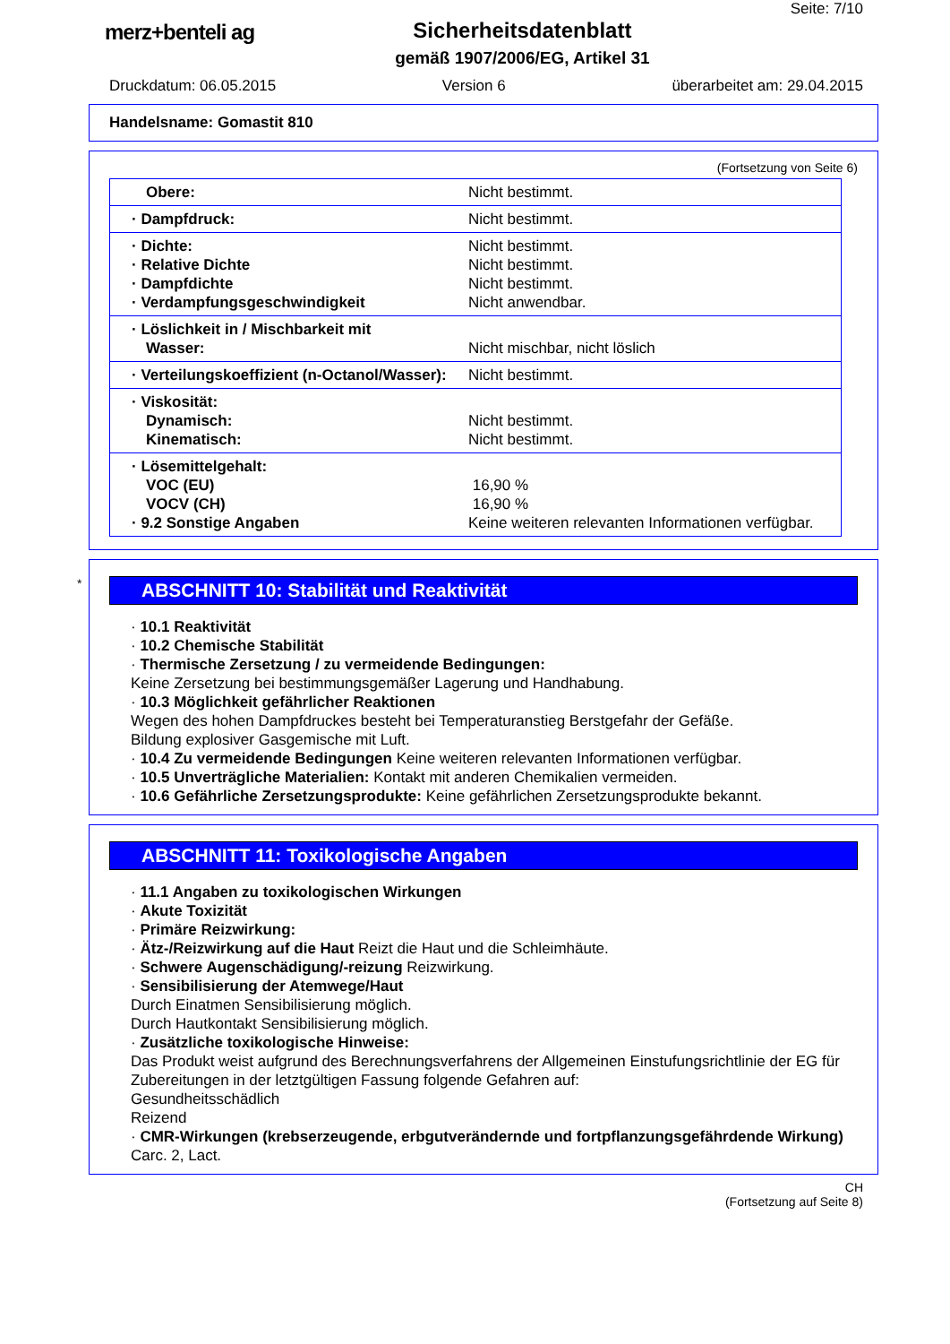merz+benteli ag Sicherheitsdatenblatt
gemäß 1907/2006/EG, Artikel 31
Seite: 7/10
Druckdatum: 06.05.2015 Version 6 überarbeitet am: 29.04.2015
Handelsname: Gomastit 810
(Fortsetzung von Seite 6)
| Obere: | Nicht bestimmt. |
| · Dampfdruck: | Nicht bestimmt. |
| · Dichte: · Relative Dichte · Dampfdichte · Verdampfungsgeschwindigkeit | Nicht bestimmt. Nicht bestimmt. Nicht bestimmt. Nicht anwendbar. |
| · Löslichkeit in / Mischbarkeit mit Wasser: | Nicht mischbar, nicht löslich |
| · Verteilungskoeffizient (n-Octanol/Wasser): | Nicht bestimmt. |
| · Viskosität: Dynamisch: Kinematisch: | Nicht bestimmt. Nicht bestimmt. |
| · Lösemittelgehalt: VOC (EU) VOCV (CH) · 9.2 Sonstige Angaben | 16,90 % 16,90 % Keine weiteren relevanten Informationen verfügbar. |
*
ABSCHNITT 10: Stabilität und Reaktivität
· 10.1 Reaktivität
· 10.2 Chemische Stabilität
· Thermische Zersetzung / zu vermeidende Bedingungen:
Keine Zersetzung bei bestimmungsgemäßer Lagerung und Handhabung.
· 10.3 Möglichkeit gefährlicher Reaktionen
Wegen des hohen Dampfdruckes besteht bei Temperaturanstieg Berstgefahr der Gefäße.
Bildung explosiver Gasgemische mit Luft.
· 10.4 Zu vermeidende Bedingungen Keine weiteren relevanten Informationen verfügbar.
· 10.5 Unverträgliche Materialien: Kontakt mit anderen Chemikalien vermeiden.
· 10.6 Gefährliche Zersetzungsprodukte: Keine gefährlichen Zersetzungsprodukte bekannt.
ABSCHNITT 11: Toxikologische Angaben
· 11.1 Angaben zu toxikologischen Wirkungen
· Akute Toxizität
· Primäre Reizwirkung:
· Ätz-/Reizwirkung auf die Haut Reizt die Haut und die Schleimhäute.
· Schwere Augenschädigung/-reizung Reizwirkung.
· Sensibilisierung der Atemwege/Haut
Durch Einatmen Sensibilisierung möglich.
Durch Hautkontakt Sensibilisierung möglich.
· Zusätzliche toxikologische Hinweise:
Das Produkt weist aufgrund des Berechnungsverfahrens der Allgemeinen Einstufungsrichtlinie der EG für Zubereitungen in der letztgültigen Fassung folgende Gefahren auf:
Gesundheitsschädlich
Reizend
· CMR-Wirkungen (krebserzeugende, erbgutverändernde und fortpflanzungsgefährdende Wirkung)
Carc. 2, Lact.
CH
(Fortsetzung auf Seite 8)